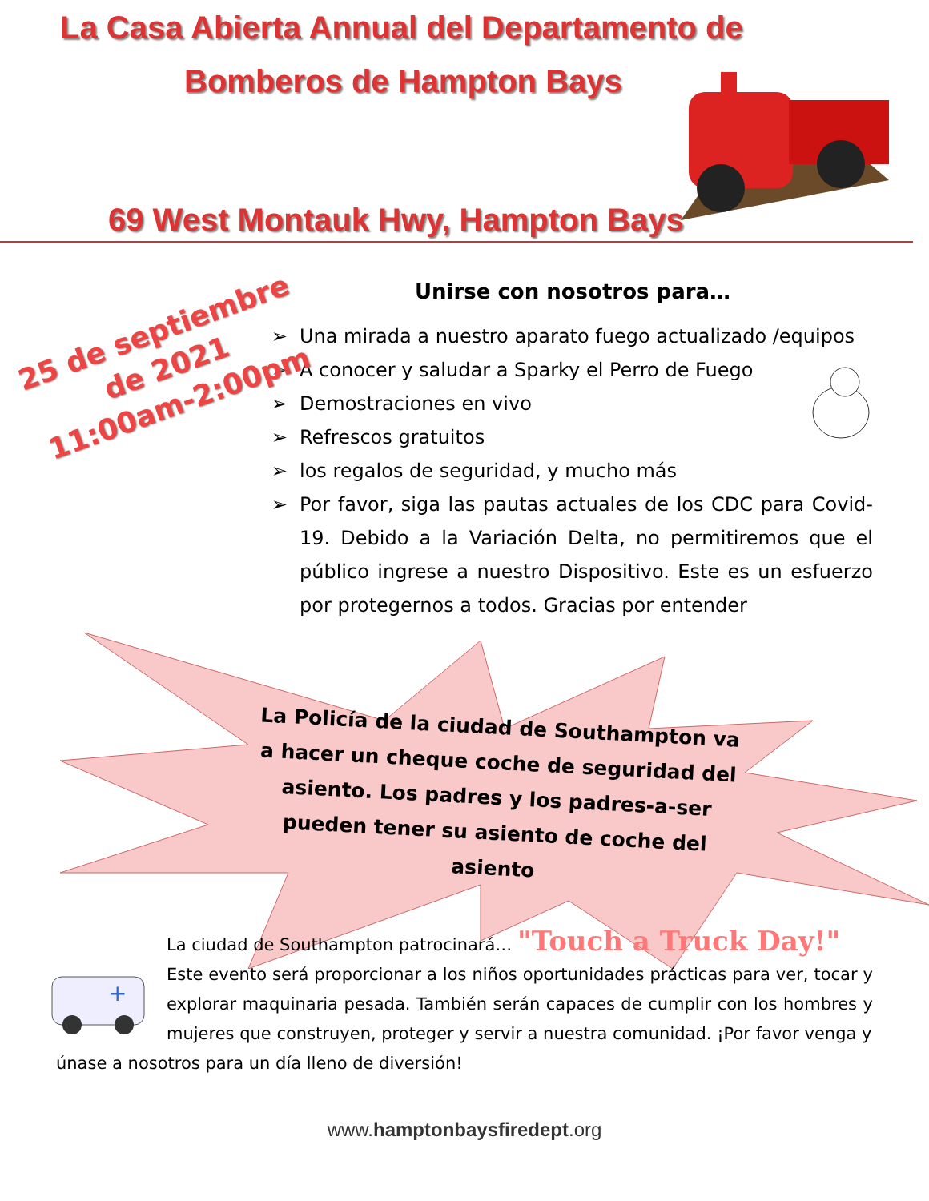+
La Casa Abierta Annual del Departamento de
Bomberos de Hampton Bays
69 West Montauk Hwy, Hampton Bays
25 de septiembre
de 2021
11:00am-2:00pm
Unirse con nosotros para…
Una mirada a nuestro aparato fuego actualizado /equipos
A conocer y saludar a Sparky el Perro de Fuego
Demostraciones en vivo
Refrescos gratuitos
los regalos de seguridad, y mucho más
Por favor, siga las pautas actuales de los CDC para Covid-19. Debido a la Variación Delta, no permitiremos que el público ingrese a nuestro Dispositivo. Este es un esfuerzo por protegernos a todos. Gracias por entender
La Policía de la ciudad de Southampton va a hacer un cheque coche de seguridad del asiento. Los padres y los padres-a-ser pueden tener su asiento de coche del asiento
La ciudad de Southampton patrocinará… "Touch a Truck Day!"
Este evento será proporcionar a los niños oportunidades prácticas para ver, tocar y explorar maquinaria pesada. También serán capaces de cumplir con los hombres y mujeres que construyen, proteger y servir a nuestra comunidad. ¡Por favor venga y
únase a nosotros para un día lleno de diversión!
www.hamptonbaysfiredept.org